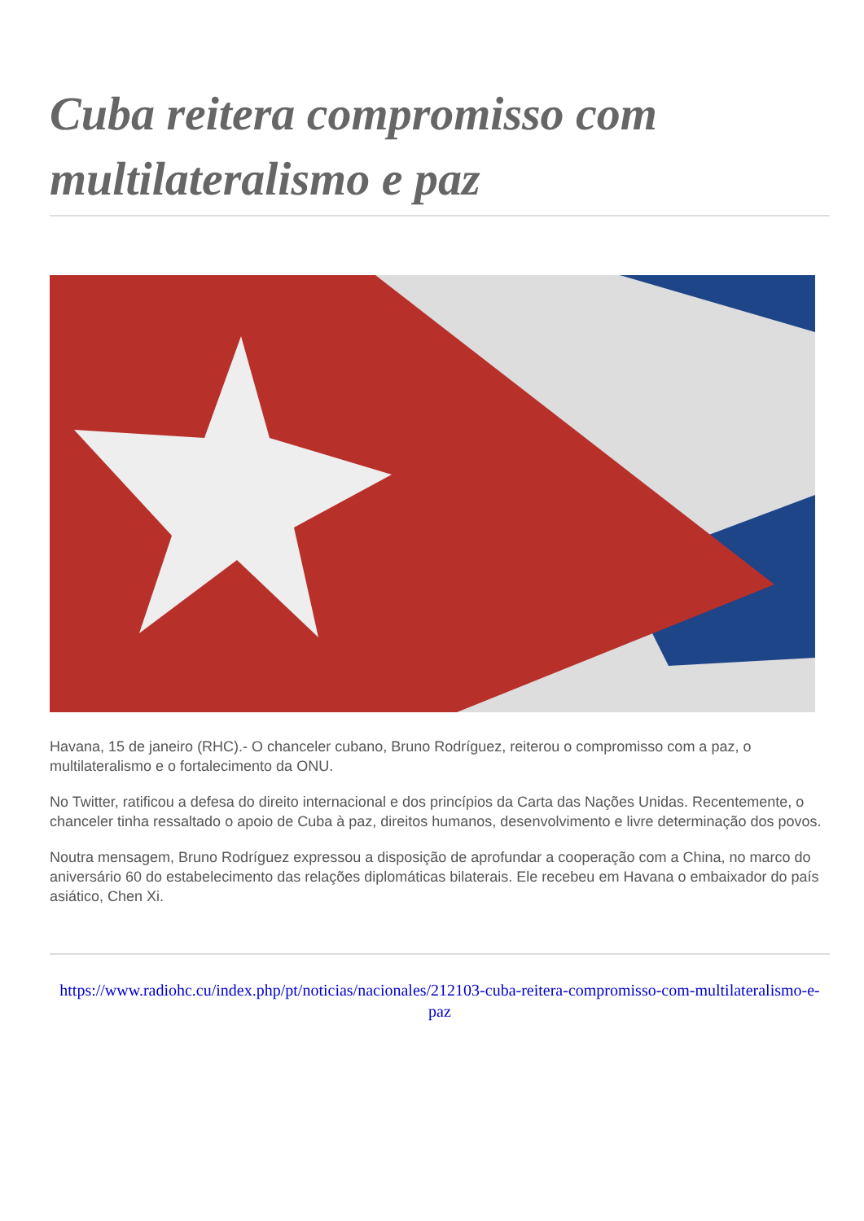Cuba reitera compromisso com multilateralismo e paz
Havana, 15 de janeiro (RHC).- O chanceler cubano, Bruno Rodríguez, reiterou o compromisso com a paz, o multilateralismo e o fortalecimento da ONU.
No Twitter, ratificou a defesa do direito internacional e dos princípios da Carta das Nações Unidas. Recentemente, o chanceler tinha ressaltado o apoio de Cuba à paz, direitos humanos, desenvolvimento e livre determinação dos povos.
Noutra mensagem, Bruno Rodríguez expressou a disposição de aprofundar a cooperação com a China, no marco do aniversário 60 do estabelecimento das relações diplomáticas bilaterais. Ele recebeu em Havana o embaixador do país asiático, Chen Xi.
https://www.radiohc.cu/index.php/pt/noticias/nacionales/212103-cuba-reitera-compromisso-com-multilateralismo-e-paz